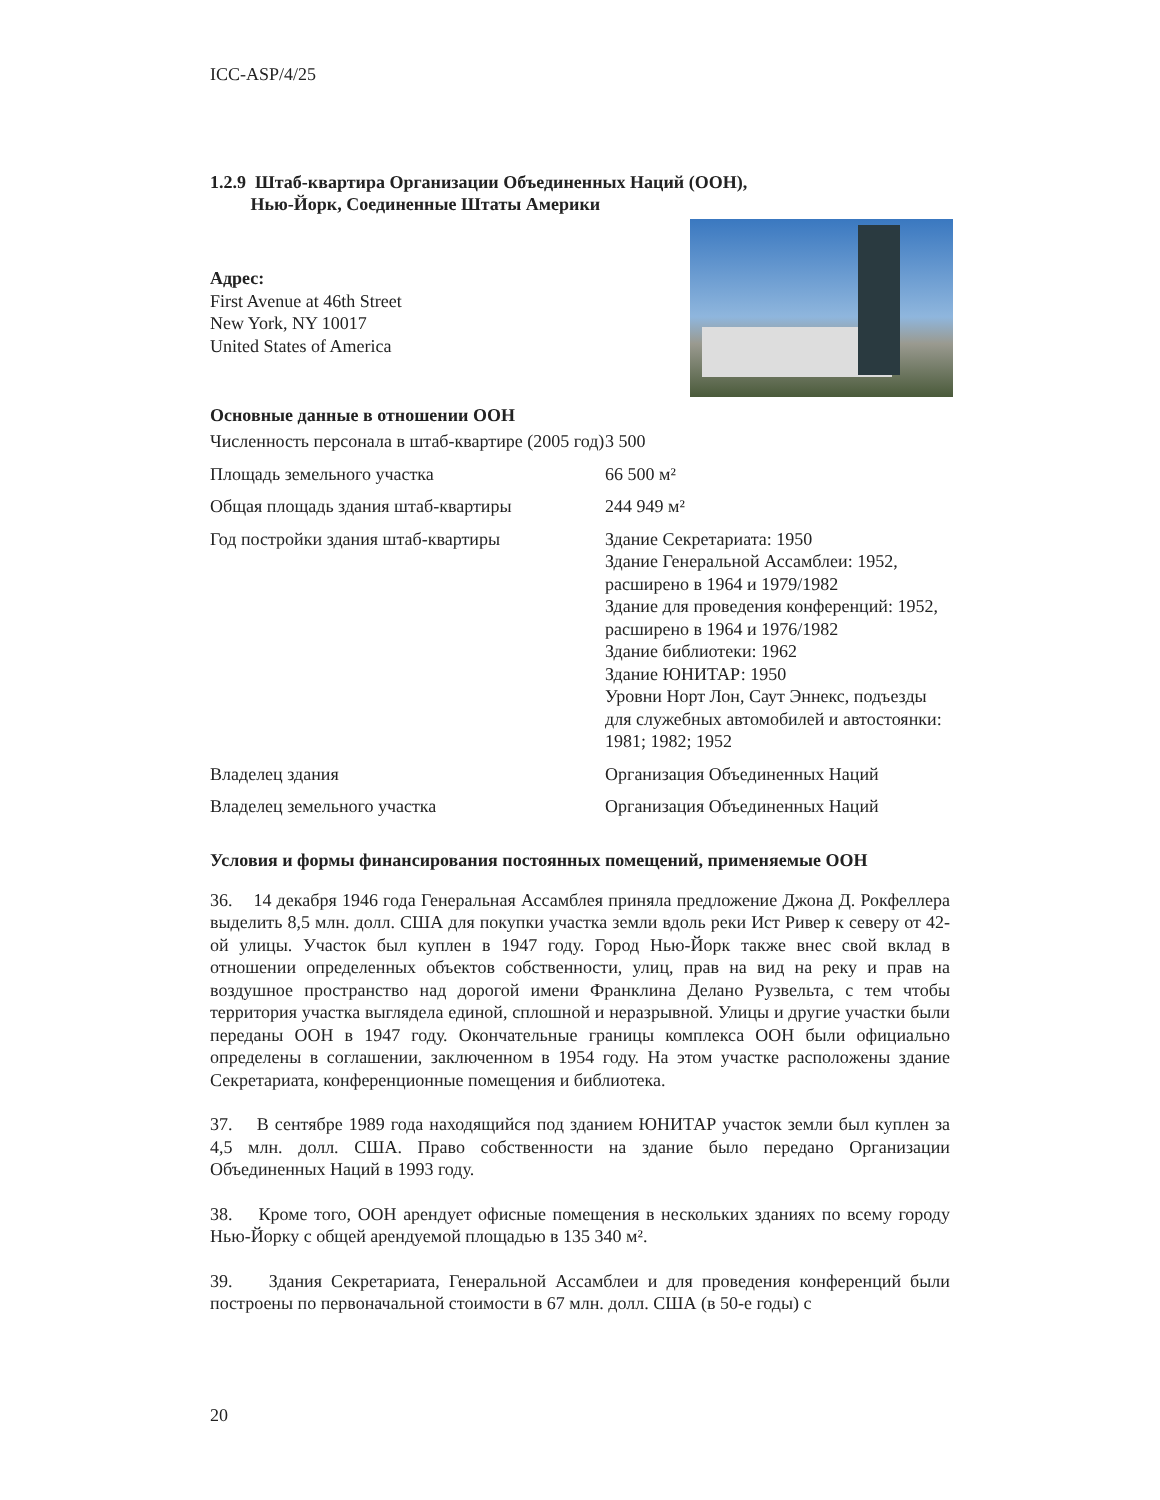ICC-ASP/4/25
1.2.9 Штаб-квартира Организации Объединенных Наций (ООН),
Нью-Йорк, Соединенные Штаты Америки
Адрес:
First Avenue at 46th Street
New York, NY 10017
United States of America
Основные данные в отношении ООН
| Численность персонала в штаб-квартире (2005 год) | 3 500 |
| Площадь земельного участка | 66 500 м² |
| Общая площадь здания штаб-квартиры | 244 949 м² |
| Год постройки здания штаб-квартиры | Здание Секретариата: 1950 Здание Генеральной Ассамблеи: 1952, расширено в 1964 и 1979/1982 Здание для проведения конференций: 1952, расширено в 1964 и 1976/1982 Здание библиотеки: 1962 Здание ЮНИТАР: 1950 Уровни Норт Лон, Саут Эннекс, подъезды для служебных автомобилей и автостоянки: 1981; 1982; 1952 |
| Владелец здания | Организация Объединенных Наций |
| Владелец земельного участка | Организация Объединенных Наций |
Условия и формы финансирования постоянных помещений, применяемые ООН
36. 14 декабря 1946 года Генеральная Ассамблея приняла предложение Джона Д. Рокфеллера выделить 8,5 млн. долл. США для покупки участка земли вдоль реки Ист Ривер к северу от 42-ой улицы. Участок был куплен в 1947 году. Город Нью-Йорк также внес свой вклад в отношении определенных объектов собственности, улиц, прав на вид на реку и прав на воздушное пространство над дорогой имени Франклина Делано Рузвельта, с тем чтобы территория участка выглядела единой, сплошной и неразрывной. Улицы и другие участки были переданы ООН в 1947 году. Окончательные границы комплекса ООН были официально определены в соглашении, заключенном в 1954 году. На этом участке расположены здание Секретариата, конференционные помещения и библиотека.
37. В сентябре 1989 года находящийся под зданием ЮНИТАР участок земли был куплен за 4,5 млн. долл. США. Право собственности на здание было передано Организации Объединенных Наций в 1993 году.
38. Кроме того, ООН арендует офисные помещения в нескольких зданиях по всему городу Нью-Йорку с общей арендуемой площадью в 135 340 м².
39. Здания Секретариата, Генеральной Ассамблеи и для проведения конференций были построены по первоначальной стоимости в 67 млн. долл. США (в 50-е годы) с
20